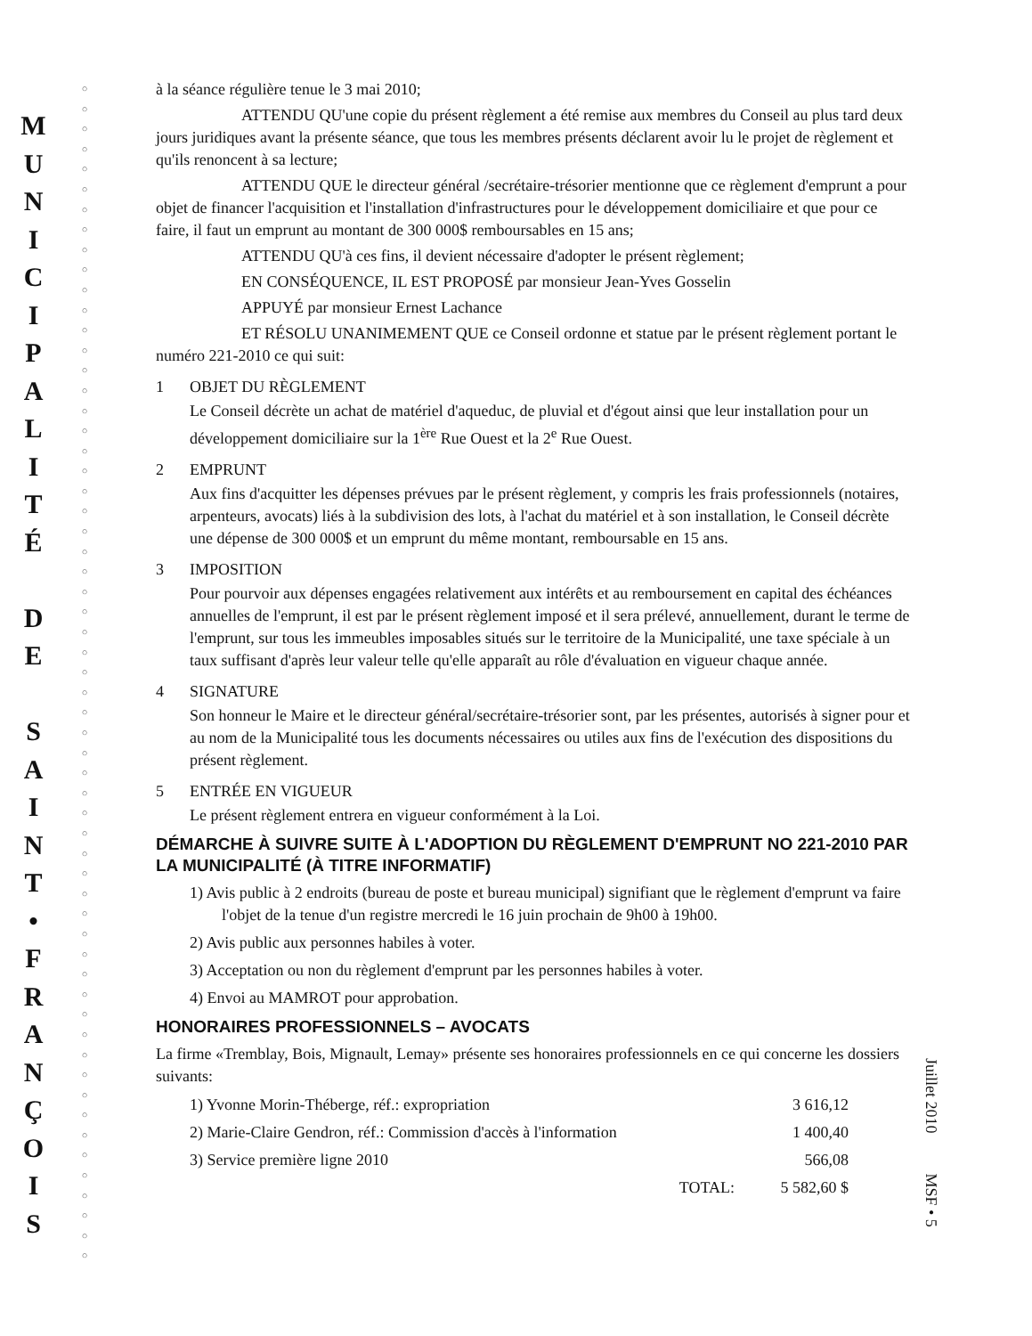M
U
N
I
C
I
P
A
L
I
T
É
D
E
S
A
I
N
T
•
F
R
A
N
Ç
O
I
S
○
○
○
○
○
○
○
○
○
○
○
○
○
○
○
○
○
○
○
○
○
○
○
○
○
○
○
○
○
○
○
○
○
○
○
○
○
○
○
○
○
○
○
○
○
○
○
○
○
○
○
○
○
○
○
○
○
○
○
à la séance régulière tenue le 3 mai 2010;
ATTENDU QU'une copie du présent règlement a été remise aux membres du Conseil au plus tard deux jours juridiques avant la présente séance, que tous les membres présents déclarent avoir lu le projet de règlement et qu'ils renoncent à sa lecture;
ATTENDU QUE le directeur général /secrétaire-trésorier mentionne que ce règlement d'emprunt a pour objet de financer l'acquisition et l'installation d'infrastructures pour le développement domiciliaire et que pour ce faire, il faut un emprunt au montant de 300 000$ remboursables en 15 ans;
ATTENDU QU'à ces fins, il devient nécessaire d'adopter le présent règlement;
EN CONSÉQUENCE, IL EST PROPOSÉ par monsieur Jean-Yves Gosselin
APPUYÉ par monsieur Ernest Lachance
ET RÉSOLU UNANIMEMENT QUE ce Conseil ordonne et statue par le présent règlement portant le numéro 221-2010 ce qui suit:
1 OBJET DU RÈGLEMENT
Le Conseil décrète un achat de matériel d'aqueduc, de pluvial et d'égout ainsi que leur installation pour un développement domiciliaire sur la 1<sup>ère</sup> Rue Ouest et la 2<sup>e</sup> Rue Ouest.
2 EMPRUNT
Aux fins d'acquitter les dépenses prévues par le présent règlement, y compris les frais professionnels (notaires, arpenteurs, avocats) liés à la subdivision des lots, à l'achat du matériel et à son installation, le Conseil décrète une dépense de 300 000$ et un emprunt du même montant, remboursable en 15 ans.
3 IMPOSITION
Pour pourvoir aux dépenses engagées relativement aux intérêts et au remboursement en capital des échéances annuelles de l'emprunt, il est par le présent règlement imposé et il sera prélevé, annuellement, durant le terme de l'emprunt, sur tous les immeubles imposables situés sur le territoire de la Municipalité, une taxe spéciale à un taux suffisant d'après leur valeur telle qu'elle apparaît au rôle d'évaluation en vigueur chaque année.
4 SIGNATURE
Son honneur le Maire et le directeur général/secrétaire-trésorier sont, par les présentes, autorisés à signer pour et au nom de la Municipalité tous les documents nécessaires ou utiles aux fins de l'exécution des dispositions du présent règlement.
5 ENTRÉE EN VIGUEUR
Le présent règlement entrera en vigueur conformément à la Loi.
DÉMARCHE À SUIVRE SUITE À L'ADOPTION DU RÈGLEMENT D'EMPRUNT NO 221-2010 PAR LA MUNICIPALITÉ (À TITRE INFORMATIF)
1) Avis public à 2 endroits (bureau de poste et bureau municipal) signifiant que le règlement d'emprunt va faire l'objet de la tenue d'un registre mercredi le 16 juin prochain de 9h00 à 19h00.
2) Avis public aux personnes habiles à voter.
3) Acceptation ou non du règlement d'emprunt par les personnes habiles à voter.
4) Envoi au MAMROT pour approbation.
HONORAIRES PROFESSIONNELS – AVOCATS
La firme «Tremblay, Bois, Mignault, Lemay» présente ses honoraires professionnels en ce qui concerne les dossiers suivants:
| 1) Yvonne Morin-Théberge, réf.: expropriation | 3 616,12 |
| 2) Marie-Claire Gendron, réf.: Commission d'accès à l'information | 1 400,40 |
| 3) Service première ligne 2010 | 566,08 |
| TOTAL: | 5 582,60 $ |
Juillet 2010 MSF • 5